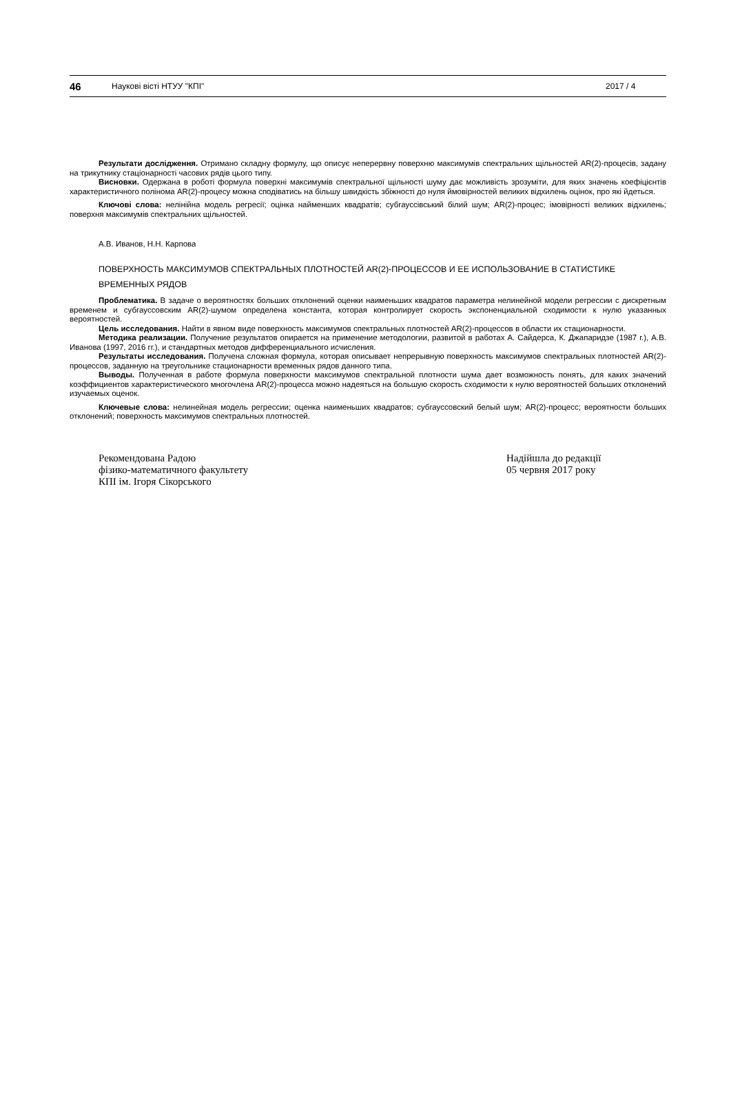46 Наукові вісті НТУУ "КПІ" 2017 / 4
Результати дослідження. Отримано складну формулу, що описує неперервну поверхню максимумів спектральних щільностей AR(2)-процесів, задану на трикутнику стаціонарності часових рядів цього типу.
Висновки. Одержана в роботі формула поверхні максимумів спектральної щільності шуму дає можливість зрозуміти, для яких значень коефіцієнтів характеристичного полінома AR(2)-процесу можна сподіватись на більшу швидкість збіжності до нуля ймовірностей великих відхилень оцінок, про які йдеться.
Ключові слова: нелінійна модель регресії; оцінка найменших квадратів; субгауссівський білий шум; AR(2)-процес; імовірності великих відхилень; поверхня максимумів спектральних щільностей.
А.В. Иванов, Н.Н. Карпова
ПОВЕРХНОСТЬ МАКСИМУМОВ СПЕКТРАЛЬНЫХ ПЛОТНОСТЕЙ AR(2)-ПРОЦЕССОВ И ЕЕ ИСПОЛЬЗОВАНИЕ В СТАТИСТИКЕ ВРЕМЕННЫХ РЯДОВ
Проблематика. В задаче о вероятностях больших отклонений оценки наименьших квадратов параметра нелинейной модели регрессии с дискретным временем и субгауссовским AR(2)-шумом определена константа, которая контролирует скорость экспоненциальной сходимости к нулю указанных вероятностей.
Цель исследования. Найти в явном виде поверхность максимумов спектральных плотностей AR(2)-процессов в области их стационарности.
Методика реализации. Получение результатов опирается на применение методологии, развитой в работах А. Сайдерса, К. Джапаридзе (1987 г.), А.В. Иванова (1997, 2016 гг.), и стандартных методов дифференциального исчисления.
Результаты исследования. Получена сложная формула, которая описывает непрерывную поверхность максимумов спектральных плотностей AR(2)-процессов, заданную на треугольнике стационарности временных рядов данного типа.
Выводы. Полученная в работе формула поверхности максимумов спектральной плотности шума дает возможность понять, для каких значений коэффициентов характеристического многочлена AR(2)-процесса можно надеяться на большую скорость сходимости к нулю вероятностей больших отклонений изучаемых оценок.
Ключевые слова: нелинейная модель регрессии; оценка наименьших квадратов; субгауссовский белый шум; AR(2)-процесс; вероятности больших отклонений; поверхность максимумов спектральных плотностей.
Рекомендована Радою
фізико-математичного факультету
КПІ ім. Ігоря Сікорського
Надійшла до редакції
05 червня 2017 року